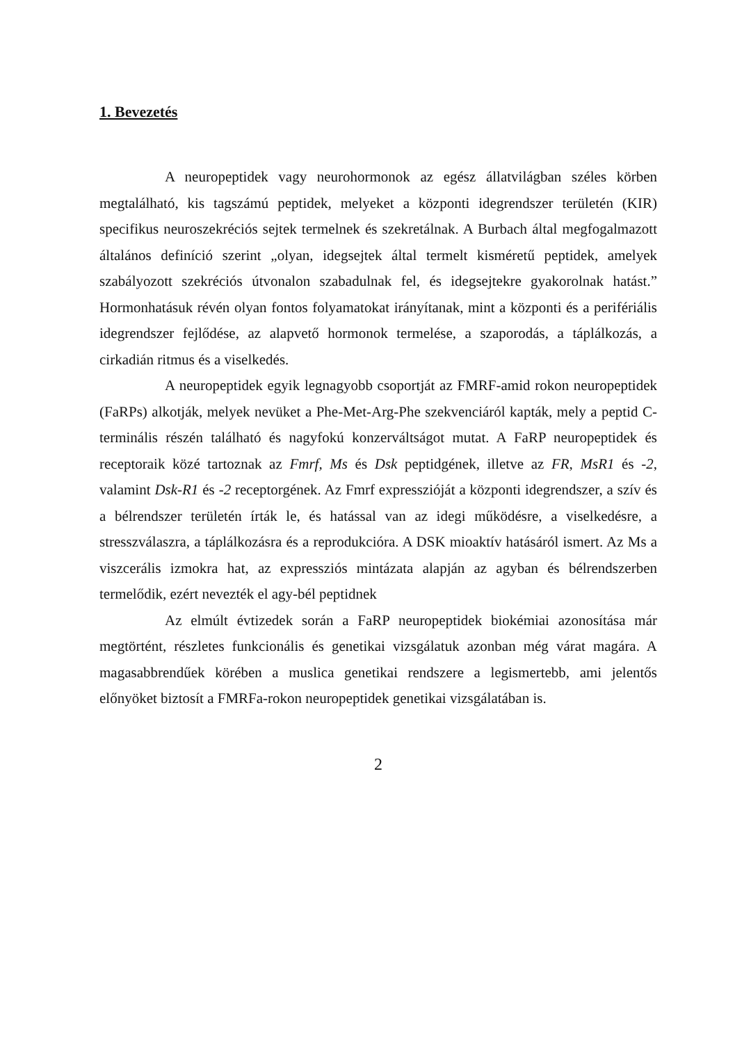1. Bevezetés
A neuropeptidek vagy neurohormonok az egész állatvilágban széles körben megtalálható, kis tagszámú peptidek, melyeket a központi idegrendszer területén (KIR) specifikus neuroszekréciós sejtek termelnek és szekretálnak. A Burbach által megfogalmazott általános definíció szerint „olyan, idegsejtek által termelt kisméretű peptidek, amelyek szabályozott szekréciós útvonalon szabadulnak fel, és idegsejtekre gyakorolnak hatást.” Hormonhatásuk révén olyan fontos folyamatokat irányítanak, mint a központi és a perifériális idegrendszer fejlődése, az alapvető hormonok termelése, a szaporodás, a táplálkozás, a cirkadián ritmus és a viselkedés.
A neuropeptidek egyik legnagyobb csoportját az FMRF-amid rokon neuropeptidek (FaRPs) alkotják, melyek nevüket a Phe-Met-Arg-Phe szekvenciáról kapták, mely a peptid C-terminális részén található és nagyfokú konzerváltságot mutat. A FaRP neuropeptidek és receptoraik közé tartoznak az Fmrf, Ms és Dsk peptidgének, illetve az FR, MsR1 és -2, valamint Dsk-R1 és -2 receptorgének. Az Fmrf expresszióját a központi idegrendszer, a szív és a bélrendszer területén írták le, és hatással van az idegi működésre, a viselkedésre, a stresszválaszra, a táplálkozásra és a reprodukcióra. A DSK mioaktív hatásáról ismert. Az Ms a viszcerális izmokra hat, az expressziós mintázata alapján az agyban és bélrendszerben termelődik, ezért nevezték el agy-bél peptidnek
Az elmúlt évtizedek során a FaRP neuropeptidek biokémiai azonosítása már megtörtént, részletes funkcionális és genetikai vizsgálatuk azonban még várat magára. A magasabbrendűek körében a muslica genetikai rendszere a legismertebb, ami jelentős előnyöket biztosít a FMRFa-rokon neuropeptidek genetikai vizsgálatában is.
2